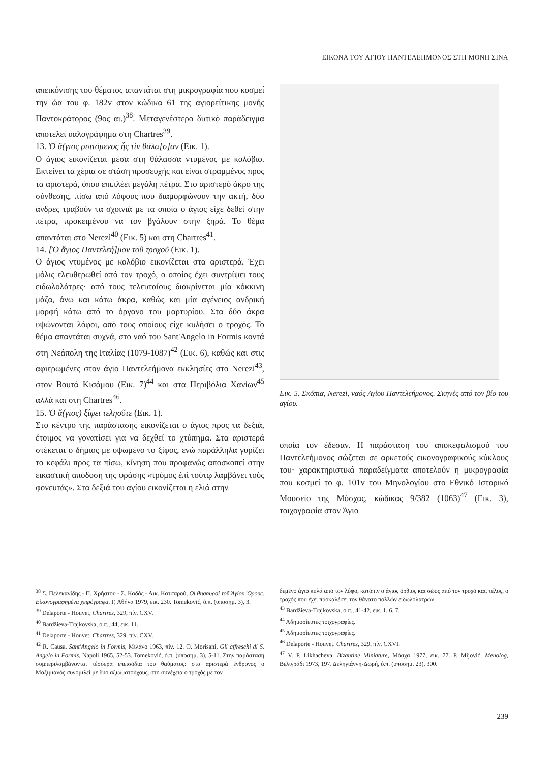ΕΙΚΟΝΑ ΤΟΥ ΑΓΙΟΥ ΠΑΝΤΕΛΕΗΜΟΝΟΣ ΣΤΗ ΜΟΝΗ ΣΙΝΑ
απεικόνισης του θέματος απαντάται στη μικρογραφία που κοσμεί την ώα του φ. 182v στον κώδικα 61 της αγιορείτικης μονής Παντοκράτορος (9ος αι.)<sup>38</sup>. Μεταγενέστερο δυτικό παράδειγμα αποτελεί υαλογράφημα στη Chartres<sup>39</sup>.
13. Ὁ ἅ(γιος ριπτόμενος ἧς τὶν θάλα[σ]αν (Εικ. 1).
Ο άγιος εικονίζεται μέσα στη θάλασσα ντυμένος με κολόβιο. Εκτείνει τα χέρια σε στάση προσευχής και είναι στραμμένος προς τα αριστερά, όπου επιπλέει μεγάλη πέτρα. Στο αριστερό άκρο της σύνθεσης, πίσω από λόφους που διαμορφώνουν την ακτή, δύο άνδρες τραβούν τα σχοινιά με τα οποία ο άγιος είχε δεθεί στην πέτρα, προκειμένου να τον βγάλουν στην ξηρά. Το θέμα απαντάται στο Nerezi<sup>40</sup> (Εικ. 5) και στη Chartres<sup>41</sup>.
14. [Ὁ ἅγιος Παντελεή]μον τοῦ τροχοῦ (Εικ. 1).
Ο άγιος ντυμένος με κολόβιο εικονίζεται στα αριστερά. Έχει μόλις ελευθερωθεί από τον τροχό, ο οποίος έχει συντρίψει τους ειδωλολάτρες· από τους τελευταίους διακρίνεται μία κόκκινη μάζα, άνω και κάτω άκρα, καθώς και μία αγένειος ανδρική μορφή κάτω από το όργανο του μαρτυρίου. Στα δύο άκρα υψώνονται λόφοι, από τους οποίους είχε κυλήσει ο τροχός. Το θέμα απαντάται συχνά, στο ναό του Sant'Angelo in Formis κοντά στη Νεάπολη της Ιταλίας (1079-1087)<sup>42</sup> (Εικ. 6), καθώς και στις αφιερωμένες στον άγιο Παντελεήμονα εκκλησίες στο Nerezi<sup>43</sup>, στον Βουτά Κισάμου (Εικ. 7)<sup>44</sup> και στα Περιβόλια Χανίων<sup>45</sup> αλλά και στη Chartres<sup>46</sup>.
15. Ὁ ἅ(γιος) ξίφει τελησῦτε (Εικ. 1).
Στο κέντρο της παράστασης εικονίζεται ο άγιος προς τα δεξιά, έτοιμος να γονατίσει για να δεχθεί το χτύπημα. Στα αριστερά στέκεται ο δήμιος με υψωμένο το ξίφος, ενώ παράλληλα γυρίζει το κεφάλι προς τα πίσω, κίνηση που προφανώς αποσκοπεί στην εικαστική απόδοση της φράσης «τρόμος ἐπὶ τούτῳ λαμβάνει τοὺς φονευτάς». Στα δεξιά του αγίου εικονίζεται η ελιά στην
Εικ. 5. Σκόπια, Nerezi, ναός Αγίου Παντελεήμονος. Σκηνές από τον βίο του αγίου.
οποία τον έδεσαν. Η παράσταση του αποκεφαλισμού του Παντελεήμονος σώζεται σε αρκετούς εικονογραφικούς κύκλους του· χαρακτηριστικά παραδείγματα αποτελούν η μικρογραφία που κοσμεί το φ. 101v του Μηνολογίου στο Εθνικό Ιστορικό Μουσείο της Μόσχας, κώδικας 9/382 (1063)<sup>47</sup> (Εικ. 3), τοιχογραφία στον Άγιο
<sup>38</sup> Σ. Πελεκανίδης - Π. Χρήστου - Σ. Καδάς - Αικ. Κατσαρού, Οἱ θησαυροί τοῦ Ἁγίου Ὄρους. Εἰκονογραφημένα χειρόγραφα, Γ, Αθήνα 1979, εικ. 230. Tomeković, ό.π. (υποσημ. 3), 3.
<sup>39</sup> Delaporte - Houvet, Chartres, 329, πίν. CXV.
<sup>40</sup> Bardžieva-Trajkovska, ό.π., 44, εικ. 11.
<sup>41</sup> Delaporte - Houvet, Chartres, 329, πίν. CXV.
<sup>42</sup> R. Causa, Sant'Angelo in Formis, Μιλάνο 1963, πίν. 12. O. Morisani, Gli affreschi di S. Angelo in Formis, Napoli 1965, 52-53. Tomeković, ό.π. (υποσημ. 3), 5-11. Στην παράσταση συμπεριλαμβάνονται τέσσερα επεισόδια του θαύματος: στα αριστερά ένθρονος ο Μαξιμιανός συνομιλεί με δύο αξιωματούχους, στη συνέχεια ο τροχός με τον
δεμένο άγιο κυλά από τον λόφο, κατόπιν ο άγιος όρθιος και σώος από τον τροχό και, τέλος, ο τροχός που έχει προκαλέσει τον θάνατο πολλών ειδωλολατρών.
<sup>43</sup> Bardžieva-Trajkovska, ό.π., 41-42, εικ. 1, 6, 7.
<sup>44</sup> Αδημοσίευτες τοιχογραφίες.
<sup>45</sup> Αδημοσίευτες τοιχογραφίες.
<sup>46</sup> Delaporte - Houvet, Chartres, 329, πίν. CXVI.
<sup>47</sup> V. P. Likhacheva, Bizantine Miniature, Μόσχα 1977, εικ. 77. P. Mijović, Menolog, Βελιγράδι 1973, 197. Δεληγιάννη-Δωρή, ό.π. (υποσημ. 23), 300.
239